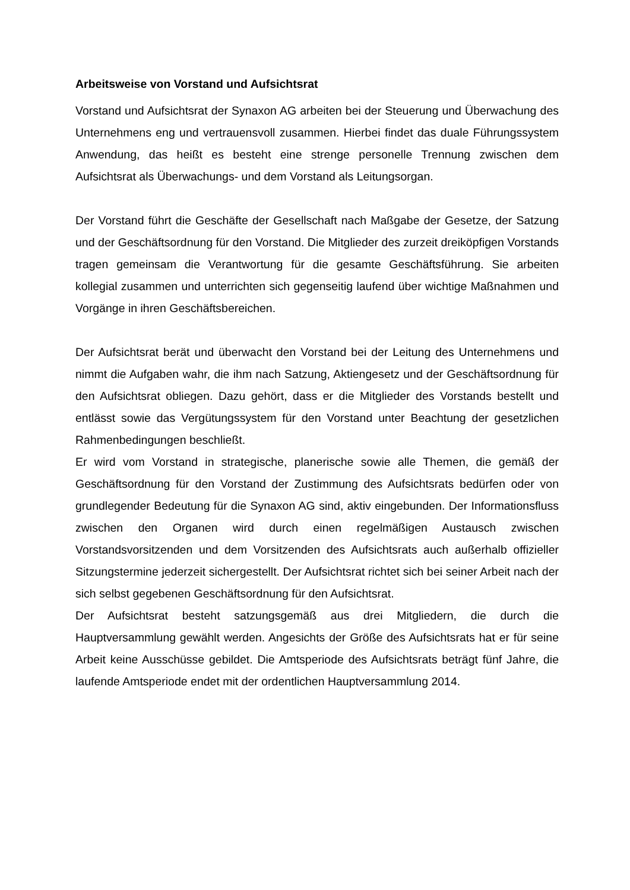Arbeitsweise von Vorstand und Aufsichtsrat
Vorstand und Aufsichtsrat der Synaxon AG arbeiten bei der Steuerung und Überwachung des Unternehmens eng und vertrauensvoll zusammen. Hierbei findet das duale Führungssystem Anwendung, das heißt es besteht eine strenge personelle Trennung zwischen dem Aufsichtsrat als Überwachungs- und dem Vorstand als Leitungsorgan.
Der Vorstand führt die Geschäfte der Gesellschaft nach Maßgabe der Gesetze, der Satzung und der Geschäftsordnung für den Vorstand. Die Mitglieder des zurzeit dreiköpfigen Vorstands tragen gemeinsam die Verantwortung für die gesamte Geschäftsführung. Sie arbeiten kollegial zusammen und unterrichten sich gegenseitig laufend über wichtige Maßnahmen und Vorgänge in ihren Geschäftsbereichen.
Der Aufsichtsrat berät und überwacht den Vorstand bei der Leitung des Unternehmens und nimmt die Aufgaben wahr, die ihm nach Satzung, Aktiengesetz und der Geschäftsordnung für den Aufsichtsrat obliegen. Dazu gehört, dass er die Mitglieder des Vorstands bestellt und entlässt sowie das Vergütungssystem für den Vorstand unter Beachtung der gesetzlichen Rahmenbedingungen beschließt.
Er wird vom Vorstand in strategische, planerische sowie alle Themen, die gemäß der Geschäftsordnung für den Vorstand der Zustimmung des Aufsichtsrats bedürfen oder von grundlegender Bedeutung für die Synaxon AG sind, aktiv eingebunden. Der Informationsfluss zwischen den Organen wird durch einen regelmäßigen Austausch zwischen Vorstandsvorsitzenden und dem Vorsitzenden des Aufsichtsrats auch außerhalb offizieller Sitzungstermine jederzeit sichergestellt. Der Aufsichtsrat richtet sich bei seiner Arbeit nach der sich selbst gegebenen Geschäftsordnung für den Aufsichtsrat.
Der Aufsichtsrat besteht satzungsgemäß aus drei Mitgliedern, die durch die Hauptversammlung gewählt werden. Angesichts der Größe des Aufsichtsrats hat er für seine Arbeit keine Ausschüsse gebildet. Die Amtsperiode des Aufsichtsrats beträgt fünf Jahre, die laufende Amtsperiode endet mit der ordentlichen Hauptversammlung 2014.